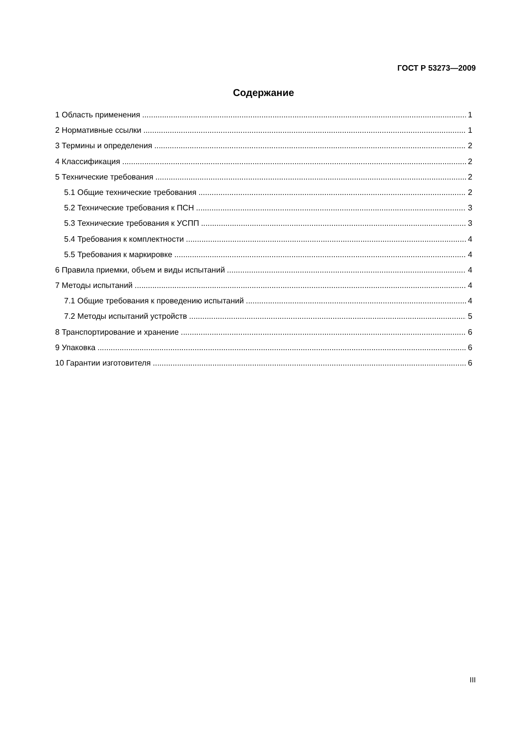ГОСТ Р 53273—2009
Содержание
1 Область применения 1
2 Нормативные ссылки 1
3 Термины и определения 2
4 Классификация 2
5 Технические требования 2
5.1 Общие технические требования 2
5.2 Технические требования к ПСН 3
5.3 Технические требования к УСПП 3
5.4 Требования к комплектности 4
5.5 Требования к маркировке 4
6 Правила приемки, объем и виды испытаний 4
7 Методы испытаний 4
7.1 Общие требования к проведению испытаний 4
7.2 Методы испытаний устройств 5
8 Транспортирование и хранение 6
9 Упаковка 6
10 Гарантии изготовителя 6
III